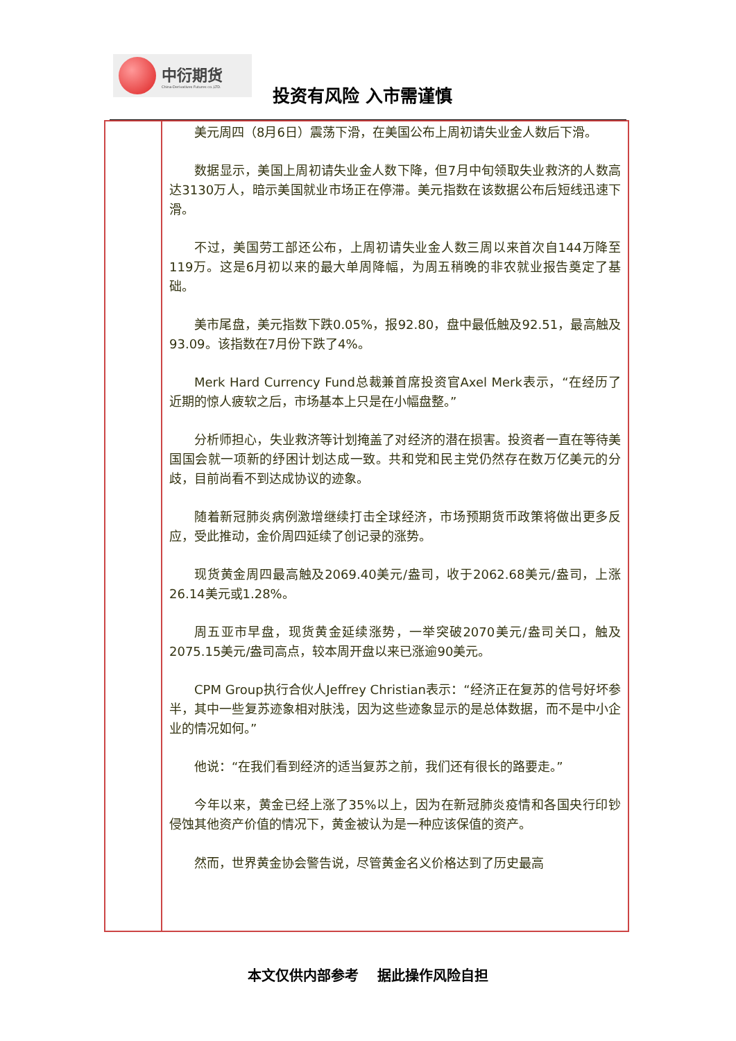中衍期货
China-Derivatives Futures co.,LTD.
投资有风险 入市需谨慎
美元周四（8月6日）震荡下滑，在美国公布上周初请失业金人数后下滑。
数据显示，美国上周初请失业金人数下降，但7月中旬领取失业救济的人数高达3130万人，暗示美国就业市场正在停滞。美元指数在该数据公布后短线迅速下滑。
不过，美国劳工部还公布，上周初请失业金人数三周以来首次自144万降至119万。这是6月初以来的最大单周降幅，为周五稍晚的非农就业报告奠定了基础。
美市尾盘，美元指数下跌0.05%，报92.80，盘中最低触及92.51，最高触及93.09。该指数在7月份下跌了4%。
Merk Hard Currency Fund总裁兼首席投资官Axel Merk表示，“在经历了近期的惊人疲软之后，市场基本上只是在小幅盘整。”
分析师担心，失业救济等计划掩盖了对经济的潜在损害。投资者一直在等待美国国会就一项新的纾困计划达成一致。共和党和民主党仍然存在数万亿美元的分歧，目前尚看不到达成协议的迹象。
随着新冠肺炎病例激增继续打击全球经济，市场预期货币政策将做出更多反应，受此推动，金价周四延续了创记录的涨势。
现货黄金周四最高触及2069.40美元/盎司，收于2062.68美元/盎司，上涨26.14美元或1.28%。
周五亚市早盘，现货黄金延续涨势，一举突破2070美元/盎司关口，触及2075.15美元/盎司高点，较本周开盘以来已涨逾90美元。
CPM Group执行合伙人Jeffrey Christian表示：“经济正在复苏的信号好坏参半，其中一些复苏迹象相对肤浅，因为这些迹象显示的是总体数据，而不是中小企业的情况如何。”
他说：“在我们看到经济的适当复苏之前，我们还有很长的路要走。”
今年以来，黄金已经上涨了35%以上，因为在新冠肺炎疫情和各国央行印钞侵蚀其他资产价值的情况下，黄金被认为是一种应该保值的资产。
然而，世界黄金协会警告说，尽管黄金名义价格达到了历史最高
本文仅供内部参考　 据此操作风险自担